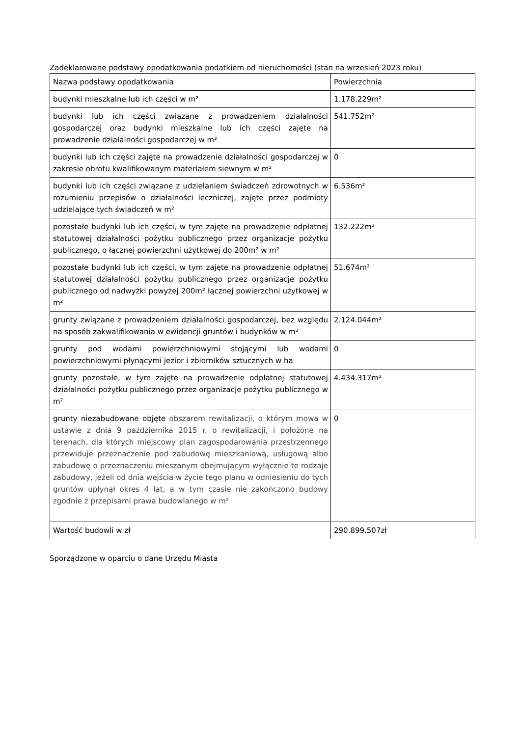Zadeklarowane podstawy opodatkowania podatkiem od nieruchomości (stan na wrzesień 2023 roku)
| Nazwa podstawy opodatkowania | Powierzchnia |
| budynki mieszkalne lub ich części w m² | 1.178.229m² |
| budynki lub ich części związane z prowadzeniem działalności gospodarczej oraz budynki mieszkalne lub ich części zajęte na prowadzenie działalności gospodarczej w m² | 541.752m² |
| budynki lub ich części zajęte na prowadzenie działalności gospodarczej w zakresie obrotu kwalifikowanym materiałem siewnym w m² | 0 |
| budynki lub ich części związane z udzielaniem świadczeń zdrowotnych w rozumieniu przepisów o działalności leczniczej, zajęte przez podmioty udzielające tych świadczeń w m² | 6.536m² |
| pozostałe budynki lub ich części, w tym zajęte na prowadzenie odpłatnej statutowej działalności pożytku publicznego przez organizacje pożytku publicznego, o łącznej powierzchni użytkowej do 200m² w m² | 132.222m² |
| pozostałe budynki lub ich części, w tym zajęte na prowadzenie odpłatnej statutowej działalności pożytku publicznego przez organizacje pożytku publicznego od nadwyżki powyżej 200m² łącznej powierzchni użytkowej w m² | 51.674m² |
| grunty związane z prowadzeniem działalności gospodarczej, bez względu na sposób zakwalifikowania w ewidencji gruntów i budynków w m² | 2.124.044m² |
| grunty pod wodami powierzchniowymi stojącymi lub wodami powierzchniowymi płynącymi jezior i zbiorników sztucznych w ha | 0 |
| grunty pozostałe, w tym zajęte na prowadzenie odpłatnej statutowej działalności pożytku publicznego przez organizacje pożytku publicznego w m² | 4.434.317m² |
| grunty niezabudowane objęte obszarem rewitalizacji, o którym mowa w ustawie z dnia 9 października 2015 r. o rewitalizacji, i położone na terenach, dla których miejscowy plan zagospodarowania przestrzennego przewiduje przeznaczenie pod zabudowę mieszkaniową, usługową albo zabudowę o przeznaczeniu mieszanym obejmującym wyłącznie te rodzaje zabudowy, jeżeli od dnia wejścia w życie tego planu w odniesieniu do tych gruntów upłynął okres 4 lat, a w tym czasie nie zakończono budowy zgodnie z przepisami prawa budowlanego w m² | 0 |
| Wartość budowli w zł | 290.899.507zł |
Sporządzone w oparciu o dane Urzędu Miasta